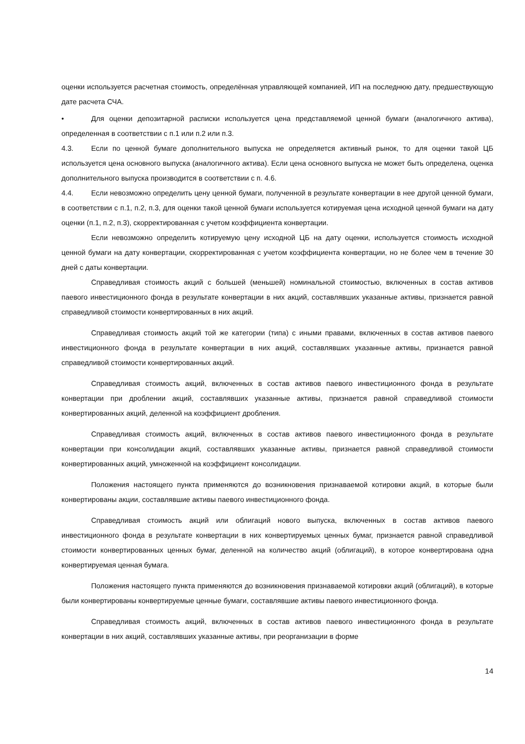оценки используется расчетная стоимость, определённая управляющей компанией, ИП на последнюю дату, предшествующую дате расчета СЧА.
• Для оценки депозитарной расписки используется цена представляемой ценной бумаги (аналогичного актива), определенная в соответствии с п.1 или п.2 или п.3.
4.3. Если по ценной бумаге дополнительного выпуска не определяется активный рынок, то для оценки такой ЦБ используется цена основного выпуска (аналогичного актива). Если цена основного выпуска не может быть определена, оценка дополнительного выпуска производится в соответствии с п. 4.6.
4.4. Если невозможно определить цену ценной бумаги, полученной в результате конвертации в нее другой ценной бумаги, в соответствии с п.1, п.2, п.3, для оценки такой ценной бумаги используется котируемая цена исходной ценной бумаги на дату оценки (п.1, п.2, п.3), скорректированная с учетом коэффициента конвертации.
Если невозможно определить котируемую цену исходной ЦБ на дату оценки, используется стоимость исходной ценной бумаги на дату конвертации, скорректированная с учетом коэффициента конвертации, но не более чем в течение 30 дней с даты конвертации.
Справедливая стоимость акций с большей (меньшей) номинальной стоимостью, включенных в состав активов паевого инвестиционного фонда в результате конвертации в них акций, составлявших указанные активы, признается равной справедливой стоимости конвертированных в них акций.
Справедливая стоимость акций той же категории (типа) с иными правами, включенных в состав активов паевого инвестиционного фонда в результате конвертации в них акций, составлявших указанные активы, признается равной справедливой стоимости конвертированных акций.
Справедливая стоимость акций, включенных в состав активов паевого инвестиционного фонда в результате конвертации при дроблении акций, составлявших указанные активы, признается равной справедливой стоимости конвертированных акций, деленной на коэффициент дробления.
Справедливая стоимость акций, включенных в состав активов паевого инвестиционного фонда в результате конвертации при консолидации акций, составлявших указанные активы, признается равной справедливой стоимости конвертированных акций, умноженной на коэффициент консолидации.
Положения настоящего пункта применяются до возникновения признаваемой котировки акций, в которые были конвертированы акции, составлявшие активы паевого инвестиционного фонда.
Справедливая стоимость акций или облигаций нового выпуска, включенных в состав активов паевого инвестиционного фонда в результате конвертации в них конвертируемых ценных бумаг, признается равной справедливой стоимости конвертированных ценных бумаг, деленной на количество акций (облигаций), в которое конвертирована одна конвертируемая ценная бумага.
Положения настоящего пункта применяются до возникновения признаваемой котировки акций (облигаций), в которые были конвертированы конвертируемые ценные бумаги, составлявшие активы паевого инвестиционного фонда.
Справедливая стоимость акций, включенных в состав активов паевого инвестиционного фонда в результате конвертации в них акций, составлявших указанные активы, при реорганизации в форме
14